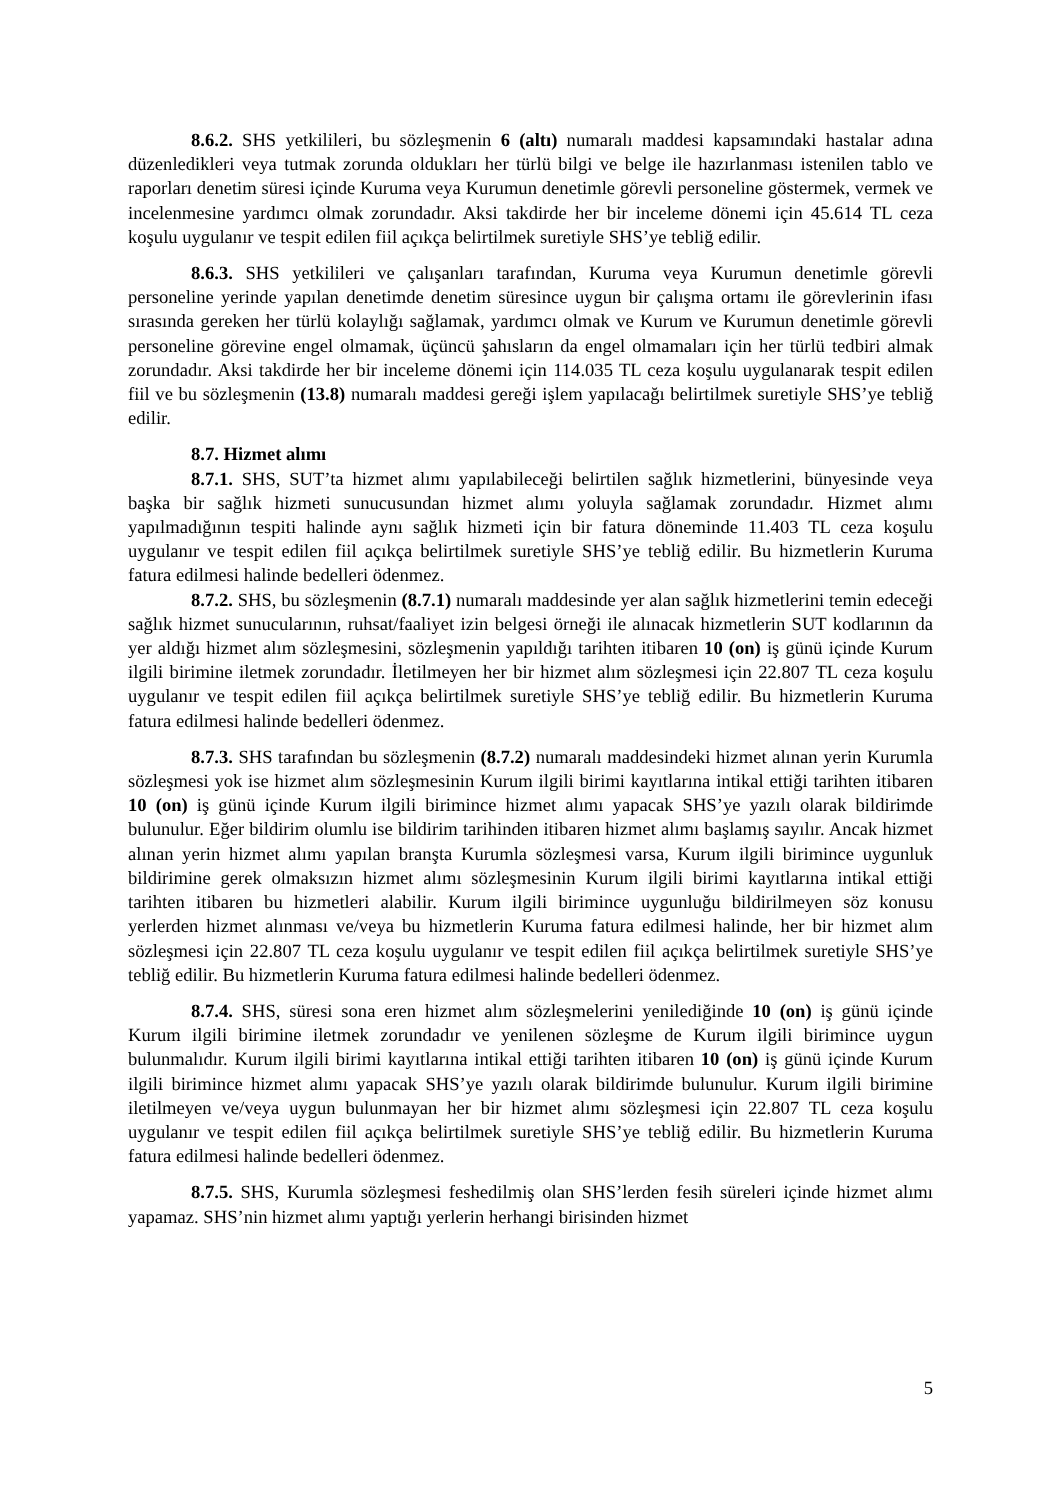8.6.2. SHS yetkilileri, bu sözleşmenin 6 (altı) numaralı maddesi kapsamındaki hastalar adına düzenledikleri veya tutmak zorunda oldukları her türlü bilgi ve belge ile hazırlanması istenilen tablo ve raporları denetim süresi içinde Kuruma veya Kurumun denetimle görevli personeline göstermek, vermek ve incelenmesine yardımcı olmak zorundadır. Aksi takdirde her bir inceleme dönemi için 45.614 TL ceza koşulu uygulanır ve tespit edilen fiil açıkça belirtilmek suretiyle SHS’ye tebliğ edilir.
8.6.3. SHS yetkilileri ve çalışanları tarafından, Kuruma veya Kurumun denetimle görevli personeline yerinde yapılan denetimde denetim süresince uygun bir çalışma ortamı ile görevlerinin ifası sırasında gereken her türlü kolaylığı sağlamak, yardımcı olmak ve Kurum ve Kurumun denetimle görevli personeline görevine engel olmamak, üçüncü şahısların da engel olmamaları için her türlü tedbiri almak zorundadır. Aksi takdirde her bir inceleme dönemi için 114.035 TL ceza koşulu uygulanarak tespit edilen fiil ve bu sözleşmenin (13.8) numaralı maddesi gereği işlem yapılacağı belirtilmek suretiyle SHS’ye tebliğ edilir.
8.7. Hizmet alımı
8.7.1. SHS, SUT’ta hizmet alımı yapılabileceği belirtilen sağlık hizmetlerini, bünyesinde veya başka bir sağlık hizmeti sunucusundan hizmet alımı yoluyla sağlamak zorundadır. Hizmet alımı yapılmadığının tespiti halinde aynı sağlık hizmeti için bir fatura döneminde 11.403 TL ceza koşulu uygulanır ve tespit edilen fiil açıkça belirtilmek suretiyle SHS’ye tebliğ edilir. Bu hizmetlerin Kuruma fatura edilmesi halinde bedelleri ödenmez.
8.7.2. SHS, bu sözleşmenin (8.7.1) numaralı maddesinde yer alan sağlık hizmetlerini temin edeceği sağlık hizmet sunucularının, ruhsat/faaliyet izin belgesi örneği ile alınacak hizmetlerin SUT kodlarının da yer aldığı hizmet alım sözleşmesini, sözleşmenin yapıldığı tarihten itibaren 10 (on) iş günü içinde Kurum ilgili birimine iletmek zorundadır. İletilmeyen her bir hizmet alım sözleşmesi için 22.807 TL ceza koşulu uygulanır ve tespit edilen fiil açıkça belirtilmek suretiyle SHS’ye tebliğ edilir. Bu hizmetlerin Kuruma fatura edilmesi halinde bedelleri ödenmez.
8.7.3. SHS tarafından bu sözleşmenin (8.7.2) numaralı maddesindeki hizmet alınan yerin Kurumla sözleşmesi yok ise hizmet alım sözleşmesinin Kurum ilgili birimi kayıtlarına intikal ettiği tarihten itibaren 10 (on) iş günü içinde Kurum ilgili birimince hizmet alımı yapacak SHS’ye yazılı olarak bildirimde bulunulur. Eğer bildirim olumlu ise bildirim tarihinden itibaren hizmet alımı başlamış sayılır. Ancak hizmet alınan yerin hizmet alımı yapılan branşta Kurumla sözleşmesi varsa, Kurum ilgili birimince uygunluk bildirimine gerek olmaksızın hizmet alımı sözleşmesinin Kurum ilgili birimi kayıtlarına intikal ettiği tarihten itibaren bu hizmetleri alabilir. Kurum ilgili birimince uygunluğu bildirilmeyen söz konusu yerlerden hizmet alınması ve/veya bu hizmetlerin Kuruma fatura edilmesi halinde, her bir hizmet alım sözleşmesi için 22.807 TL ceza koşulu uygulanır ve tespit edilen fiil açıkça belirtilmek suretiyle SHS’ye tebliğ edilir. Bu hizmetlerin Kuruma fatura edilmesi halinde bedelleri ödenmez.
8.7.4. SHS, süresi sona eren hizmet alım sözleşmelerini yenilediğinde 10 (on) iş günü içinde Kurum ilgili birimine iletmek zorundadır ve yenilenen sözleşme de Kurum ilgili birimince uygun bulunmalıdır. Kurum ilgili birimi kayıtlarına intikal ettiği tarihten itibaren 10 (on) iş günü içinde Kurum ilgili birimince hizmet alımı yapacak SHS’ye yazılı olarak bildirimde bulunulur. Kurum ilgili birimine iletilmeyen ve/veya uygun bulunmayan her bir hizmet alımı sözleşmesi için 22.807 TL ceza koşulu uygulanır ve tespit edilen fiil açıkça belirtilmek suretiyle SHS’ye tebliğ edilir. Bu hizmetlerin Kuruma fatura edilmesi halinde bedelleri ödenmez.
8.7.5. SHS, Kurumla sözleşmesi feshedilmiş olan SHS’lerden fesih süreleri içinde hizmet alımı yapamaz. SHS’nin hizmet alımı yaptığı yerlerin herhangi birisinden hizmet
5